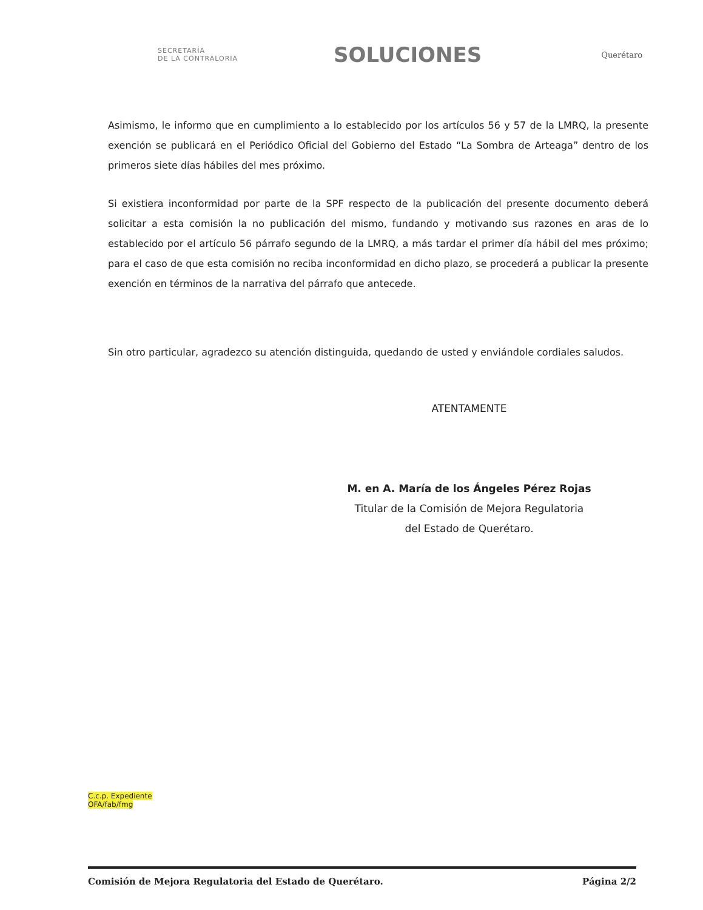SECRETARÍA
DE LA CONTRALORIA
SOLUCIONES
Querétaro
Asimismo, le informo que en cumplimiento a lo establecido por los artículos 56 y 57 de la LMRQ, la presente exención se publicará en el Periódico Oficial del Gobierno del Estado “La Sombra de Arteaga” dentro de los primeros siete días hábiles del mes próximo.
Si existiera inconformidad por parte de la SPF respecto de la publicación del presente documento deberá solicitar a esta comisión la no publicación del mismo, fundando y motivando sus razones en aras de lo establecido por el artículo 56 párrafo segundo de la LMRQ, a más tardar el primer día hábil del mes próximo; para el caso de que esta comisión no reciba inconformidad en dicho plazo, se procederá a publicar la presente exención en términos de la narrativa del párrafo que antecede.
Sin otro particular, agradezco su atención distinguida, quedando de usted y enviándole cordiales saludos.
ATENTAMENTE
M. en A. María de los Ángeles Pérez Rojas
Titular de la Comisión de Mejora Regulatoria
del Estado de Querétaro.
C.c.p. Expediente
OFA/fab/fmg
Comisión de Mejora Regulatoria del Estado de Querétaro. Página 2/2